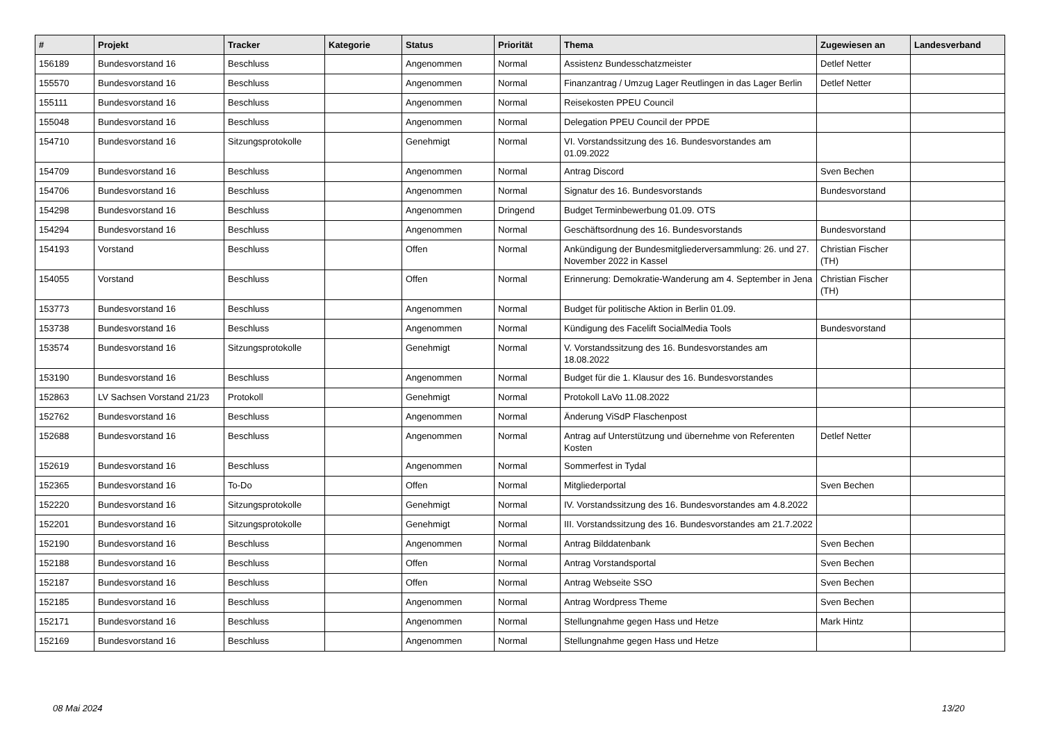| # | Projekt | Tracker | Kategorie | Status | Priorität | Thema | Zugewiesen an | Landesverband |
| --- | --- | --- | --- | --- | --- | --- | --- | --- |
| 156189 | Bundesvorstand 16 | Beschluss | | Angenommen | Normal | Assistenz Bundesschatzmeister | Detlef Netter | |
| 155570 | Bundesvorstand 16 | Beschluss | | Angenommen | Normal | Finanzantrag / Umzug Lager Reutlingen in das Lager Berlin | Detlef Netter | |
| 155111 | Bundesvorstand 16 | Beschluss | | Angenommen | Normal | Reisekosten PPEU Council | | |
| 155048 | Bundesvorstand 16 | Beschluss | | Angenommen | Normal | Delegation PPEU Council der PPDE | | |
| 154710 | Bundesvorstand 16 | Sitzungsprotokolle | | Genehmigt | Normal | VI. Vorstandssitzung des 16. Bundesvorstandes am 01.09.2022 | | |
| 154709 | Bundesvorstand 16 | Beschluss | | Angenommen | Normal | Antrag Discord | Sven Bechen | |
| 154706 | Bundesvorstand 16 | Beschluss | | Angenommen | Normal | Signatur des 16. Bundesvorstands | Bundesvorstand | |
| 154298 | Bundesvorstand 16 | Beschluss | | Angenommen | Dringend | Budget Terminbewerbung 01.09. OTS | | |
| 154294 | Bundesvorstand 16 | Beschluss | | Angenommen | Normal | Geschäftsordnung des 16. Bundesvorstands | Bundesvorstand | |
| 154193 | Vorstand | Beschluss | | Offen | Normal | Ankündigung der Bundesmitgliederversammlung: 26. und 27. November 2022 in Kassel | Christian Fischer (TH) | |
| 154055 | Vorstand | Beschluss | | Offen | Normal | Erinnerung: Demokratie-Wanderung am 4. September in Jena | Christian Fischer (TH) | |
| 153773 | Bundesvorstand 16 | Beschluss | | Angenommen | Normal | Budget für politische Aktion in Berlin 01.09. | | |
| 153738 | Bundesvorstand 16 | Beschluss | | Angenommen | Normal | Kündigung des Facelift SocialMedia Tools | Bundesvorstand | |
| 153574 | Bundesvorstand 16 | Sitzungsprotokolle | | Genehmigt | Normal | V. Vorstandssitzung des 16. Bundesvorstandes am 18.08.2022 | | |
| 153190 | Bundesvorstand 16 | Beschluss | | Angenommen | Normal | Budget für die 1. Klausur des 16. Bundesvorstandes | | |
| 152863 | LV Sachsen Vorstand 21/23 | Protokoll | | Genehmigt | Normal | Protokoll LaVo 11.08.2022 | | |
| 152762 | Bundesvorstand 16 | Beschluss | | Angenommen | Normal | Änderung ViSdP Flaschenpost | | |
| 152688 | Bundesvorstand 16 | Beschluss | | Angenommen | Normal | Antrag auf Unterstützung und übernehme von Referenten Kosten | Detlef Netter | |
| 152619 | Bundesvorstand 16 | Beschluss | | Angenommen | Normal | Sommerfest in Tydal | | |
| 152365 | Bundesvorstand 16 | To-Do | | Offen | Normal | Mitgliederportal | Sven Bechen | |
| 152220 | Bundesvorstand 16 | Sitzungsprotokolle | | Genehmigt | Normal | IV. Vorstandssitzung des 16. Bundesvorstandes am 4.8.2022 | | |
| 152201 | Bundesvorstand 16 | Sitzungsprotokolle | | Genehmigt | Normal | III. Vorstandssitzung des 16. Bundesvorstandes am 21.7.2022 | | |
| 152190 | Bundesvorstand 16 | Beschluss | | Angenommen | Normal | Antrag Bilddatenbank | Sven Bechen | |
| 152188 | Bundesvorstand 16 | Beschluss | | Offen | Normal | Antrag Vorstandsportal | Sven Bechen | |
| 152187 | Bundesvorstand 16 | Beschluss | | Offen | Normal | Antrag Webseite SSO | Sven Bechen | |
| 152185 | Bundesvorstand 16 | Beschluss | | Angenommen | Normal | Antrag Wordpress Theme | Sven Bechen | |
| 152171 | Bundesvorstand 16 | Beschluss | | Angenommen | Normal | Stellungnahme gegen Hass und Hetze | Mark Hintz | |
| 152169 | Bundesvorstand 16 | Beschluss | | Angenommen | Normal | Stellungnahme gegen Hass und Hetze | | |
08 Mai 2024 13/20